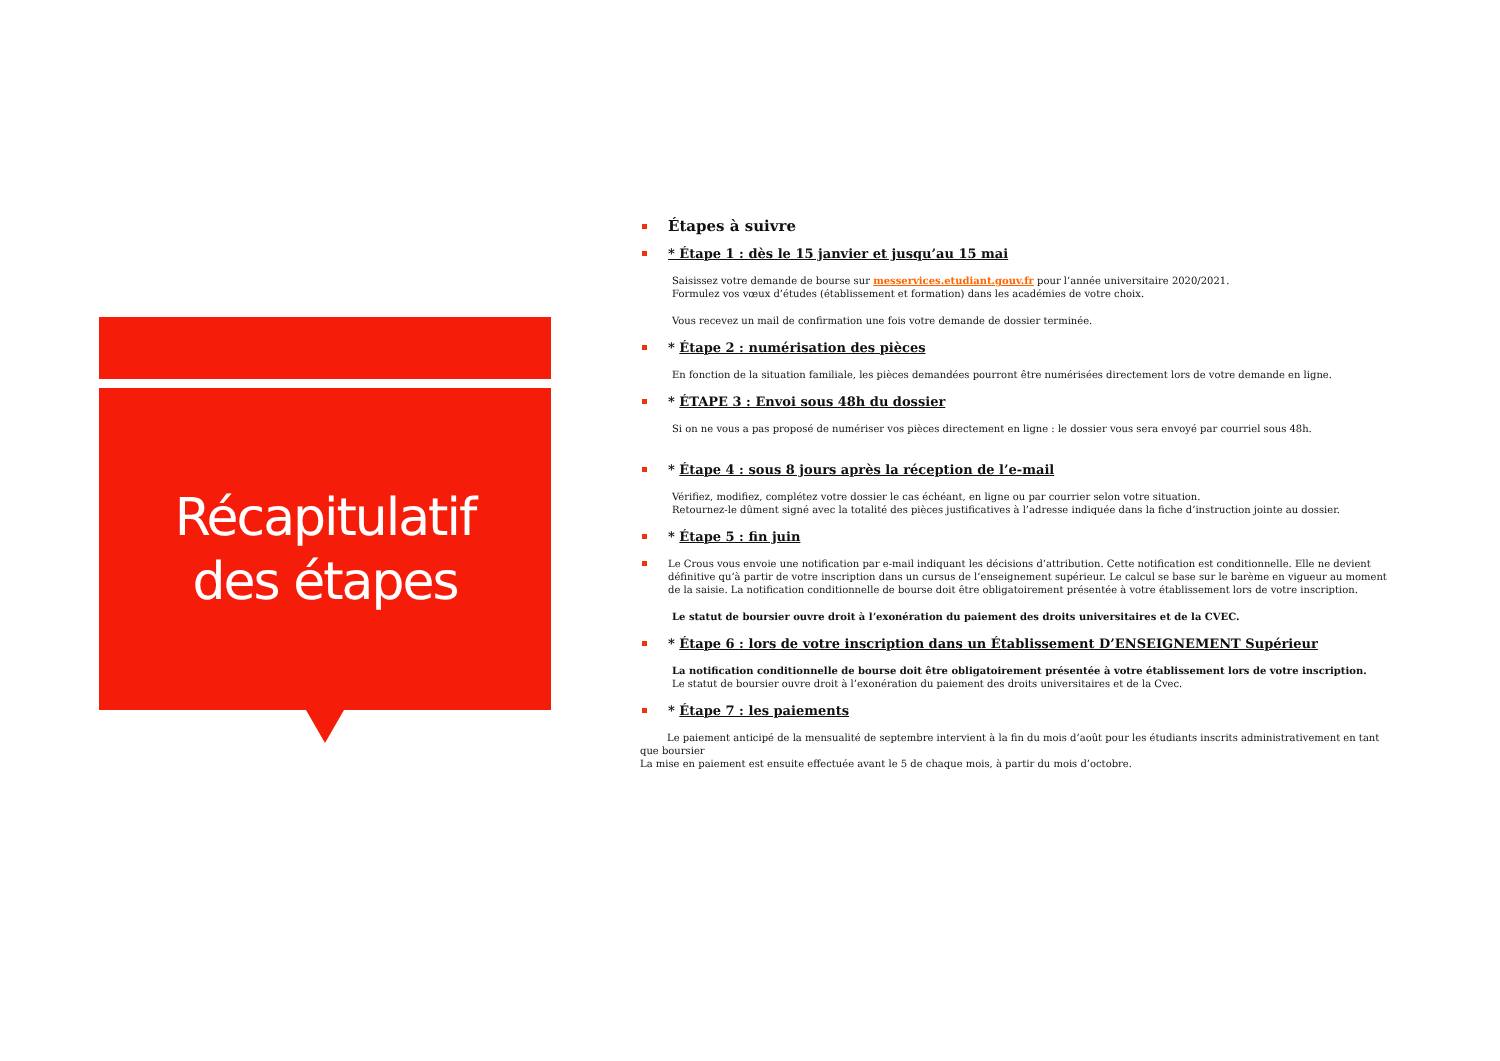Récapitulatif
des étapes
Étapes à suivre
* Étape 1 : dès le 15 janvier et jusqu’au 15 mai
Saisissez votre demande de bourse sur messervices.etudiant.gouv.fr pour l’année universitaire 2020/2021.
Formulez vos vœux d’études (établissement et formation) dans les académies de votre choix.
Vous recevez un mail de confirmation une fois votre demande de dossier terminée.
* Étape 2 : numérisation des pièces
En fonction de la situation familiale, les pièces demandées pourront être numérisées directement lors de votre demande en ligne.
* ÉTAPE 3 : Envoi sous 48h du dossier
Si on ne vous a pas proposé de numériser vos pièces directement en ligne : le dossier vous sera envoyé par courriel sous 48h.
* Étape 4 : sous 8 jours après la réception de l’e-mail
Vérifiez, modifiez, complétez votre dossier le cas échéant, en ligne ou par courrier selon votre situation.
Retournez-le dûment signé avec la totalité des pièces justificatives à l’adresse indiquée dans la fiche d’instruction jointe au dossier.
* Étape 5 : fin juin
Le Crous vous envoie une notification par e-mail indiquant les décisions d’attribution. Cette notification est conditionnelle. Elle ne devient définitive qu’à partir de votre inscription dans un cursus de l’enseignement supérieur. Le calcul se base sur le barème en vigueur au moment de la saisie. La notification conditionnelle de bourse doit être obligatoirement présentée à votre établissement lors de votre inscription.
Le statut de boursier ouvre droit à l’exonération du paiement des droits universitaires et de la CVEC.
* Étape 6 : lors de votre inscription dans un Établissement D’ENSEIGNEMENT Supérieur
La notification conditionnelle de bourse doit être obligatoirement présentée à votre établissement lors de votre inscription.
Le statut de boursier ouvre droit à l’exonération du paiement des droits universitaires et de la Cvec.
* Étape 7 : les paiements
Le paiement anticipé de la mensualité de septembre intervient à la fin du mois d’août pour les étudiants inscrits administrativement en tant que boursier
La mise en paiement est ensuite effectuée avant le 5 de chaque mois, à partir du mois d’octobre.